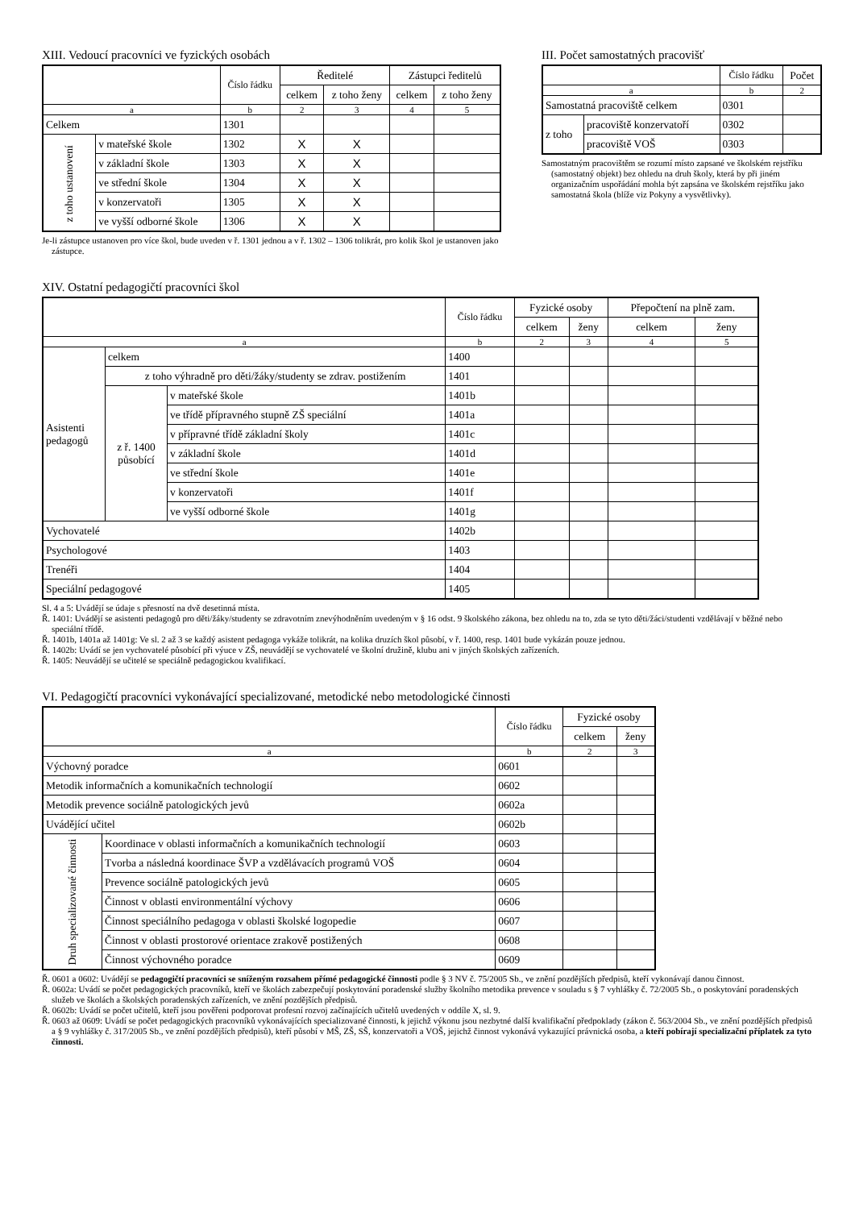XIII. Vedoucí pracovníci ve fyzických osobách
| | | Číslo řádku | Ředitelé | | Zástupci ředitelů | |
| --- | --- | --- | --- | --- | --- | --- |
| | | | celkem | z toho ženy | celkem | z toho ženy |
| a | | b | 2 | 3 | 4 | 5 |
| Celkem | | 1301 | | | | |
| z toho ustanovení | v mateřské škole | 1302 | X | X | | |
| | v základní škole | 1303 | X | X | | |
| | ve střední škole | 1304 | X | X | | |
| | v konzervatoři | 1305 | X | X | | |
| | ve vyšší odborné škole | 1306 | X | X | | |
Je-li zástupce ustanoven pro více škol, bude uveden v ř. 1301 jednou a v ř. 1302 – 1306 tolikrát, pro kolik škol je ustanoven jako zástupce.
III. Počet samostatných pracovišť
| | | Číslo řádku | Počet |
| --- | --- | --- | --- |
| a | | b | 2 |
| Samostatná pracoviště celkem | | 0301 | |
| z toho | pracoviště konzervatoří | 0302 | |
| | pracoviště VOŠ | 0303 | |
Samostatným pracovištěm se rozumí místo zapsané ve školském rejstříku (samostatný objekt) bez ohledu na druh školy, která by při jiném organizačním uspořádání mohla být zapsána ve školském rejstříku jako samostatná škola (blíže viz Pokyny a vysvětlivky).
XIV. Ostatní pedagogičtí pracovníci škol
| | | | Číslo řádku | Fyzické osoby | | Přepočtení na plně zam. | |
| --- | --- | --- | --- | --- | --- | --- | --- |
| | | | | celkem | ženy | celkem | ženy |
| a | | | b | 2 | 3 | 4 | 5 |
| Asistenti pedagogů | celkem | | 1400 | | | | |
| | z toho výhradně pro děti/žáky/studenty se zdrav. postižením | | 1401 | | | | |
| | z ř. 1400 působící | v mateřské škole | 1401b | | | | |
| | | ve třídě přípravného stupně ZŠ speciální | 1401a | | | | |
| | | v přípravné třídě základní školy | 1401c | | | | |
| | | v základní škole | 1401d | | | | |
| | | ve střední škole | 1401e | | | | |
| | | v konzervatoři | 1401f | | | | |
| | | ve vyšší odborné škole | 1401g | | | | |
| Vychovatelé | | | 1402b | | | | |
| Psychologové | | | 1403 | | | | |
| Trenéři | | | 1404 | | | | |
| Speciální pedagogové | | | 1405 | | | | |
Sl. 4 a 5: Uvádějí se údaje s přesností na dvě desetinná místa.
Ř. 1401: Uvádějí se asistenti pedagogů pro děti/žáky/studenty se zdravotním znevýhodněním uvedeným v § 16 odst. 9 školského zákona, bez ohledu na to, zda se tyto děti/žáci/studenti vzdělávají v běžné nebo speciální třídě.
Ř. 1401b, 1401a až 1401g: Ve sl. 2 až 3 se každý asistent pedagoga vykáže tolikrát, na kolika druzích škol působí, v ř. 1400, resp. 1401 bude vykázán pouze jednou.
Ř. 1402b: Uvádí se jen vychovatelé působící při výuce v ZŠ, neuvádějí se vychovatelé ve školní družině, klubu ani v jiných školských zařízeních.
Ř. 1405: Neuvádějí se učitelé se speciálně pedagogickou kvalifikací.
VI. Pedagogičtí pracovníci vykonávající specializované, metodické nebo metodologické činnosti
| | | Číslo řádku | Fyzické osoby | |
| --- | --- | --- | --- | --- |
| | | | celkem | ženy |
| a | | b | 2 | 3 |
| Výchovný poradce | | 0601 | | |
| Metodik informačních a komunikačních technologií | | 0602 | | |
| Metodik prevence sociálně patologických jevů | | 0602a | | |
| Uvádějící učitel | | 0602b | | |
| Druh specializované činnosti | Koordinace v oblasti informačních a komunikačních technologií | 0603 | | |
| | Tvorba a následná koordinace ŠVP a vzdělávacích programů VOŠ | 0604 | | |
| | Prevence sociálně patologických jevů | 0605 | | |
| | Činnost v oblasti environmentální výchovy | 0606 | | |
| | Činnost speciálního pedagoga v oblasti školské logopedie | 0607 | | |
| | Činnost v oblasti prostorové orientace zrakově postižených | 0608 | | |
| | Činnost výchovného poradce | 0609 | | |
Ř. 0601 a 0602: Uvádějí se pedagogičtí pracovníci se sníženým rozsahem přímé pedagogické činnosti podle § 3 NV č. 75/2005 Sb., ve znění pozdějších předpisů, kteří vykonávají danou činnost.
Ř. 0602a: Uvádí se počet pedagogických pracovníků, kteří ve školách zabezpečují poskytování poradenské služby školního metodika prevence v souladu s § 7 vyhlášky č. 72/2005 Sb., o poskytování poradenských služeb ve školách a školských poradenských zařízeních, ve znění pozdějších předpisů.
Ř. 0602b: Uvádí se počet učitelů, kteří jsou pověřeni podporovat profesní rozvoj začínajících učitelů uvedených v oddíle X, sl. 9.
Ř. 0603 až 0609: Uvádí se počet pedagogických pracovníků vykonávajících specializované činnosti, k jejichž výkonu jsou nezbytné další kvalifikační předpoklady (zákon č. 563/2004 Sb., ve znění pozdějších předpisů a § 9 vyhlášky č. 317/2005 Sb., ve znění pozdějších předpisů), kteří působí v MŠ, ZŠ, SŠ, konzervatoři a VOŠ, jejichž činnost vykonává vykazující právnická osoba, a kteří pobírají specializační příplatek za tyto činnosti.